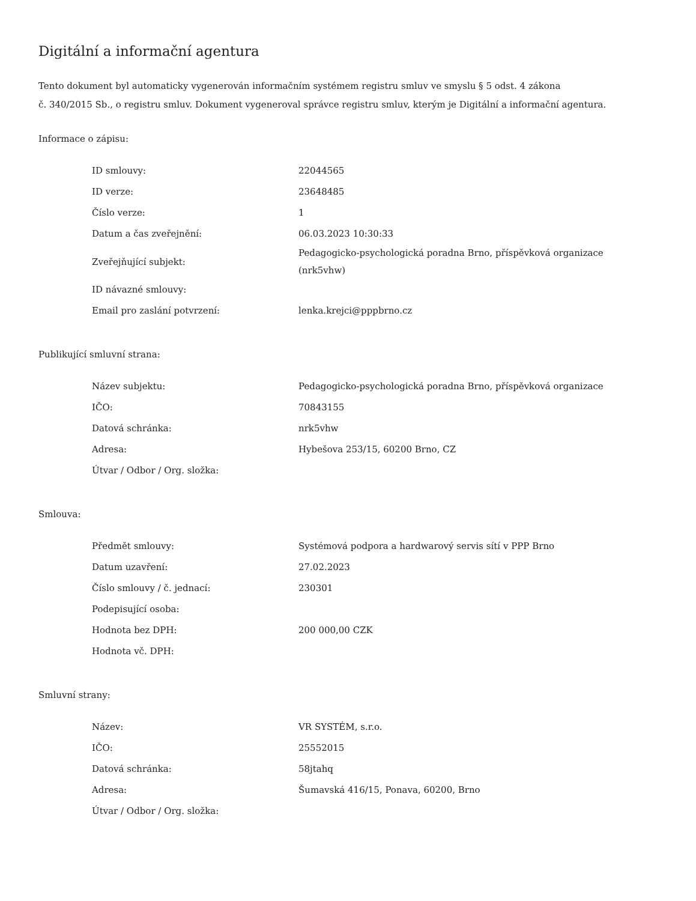Digitální a informační agentura
Tento dokument byl automaticky vygenerován informačním systémem registru smluv ve smyslu § 5 odst. 4 zákona
č. 340/2015 Sb., o registru smluv. Dokument vygeneroval správce registru smluv, kterým je Digitální a informační agentura.
Informace o zápisu:
| ID smlouvy: | 22044565 |
| ID verze: | 23648485 |
| Číslo verze: | 1 |
| Datum a čas zveřejnění: | 06.03.2023 10:30:33 |
| Zveřejňující subjekt: | Pedagogicko-psychologická poradna Brno, příspěvková organizace (nrk5vhw) |
| ID návazné smlouvy: | |
| Email pro zaslání potvrzení: | lenka.krejci@pppbrno.cz |
Publikující smluvní strana:
| Název subjektu: | Pedagogicko-psychologická poradna Brno, příspěvková organizace |
| IČO: | 70843155 |
| Datová schránka: | nrk5vhw |
| Adresa: | Hybešova 253/15, 60200 Brno, CZ |
| Útvar / Odbor / Org. složka: | |
Smlouva:
| Předmět smlouvy: | Systémová podpora a hardwarový servis sítí v PPP Brno |
| Datum uzavření: | 27.02.2023 |
| Číslo smlouvy / č. jednací: | 230301 |
| Podepisující osoba: | |
| Hodnota bez DPH: | 200 000,00 CZK |
| Hodnota vč. DPH: | |
Smluvní strany:
| Název: | VR SYSTÉM, s.r.o. |
| IČO: | 25552015 |
| Datová schránka: | 58jtahq |
| Adresa: | Šumavská 416/15, Ponava, 60200, Brno |
| Útvar / Odbor / Org. složka: | |